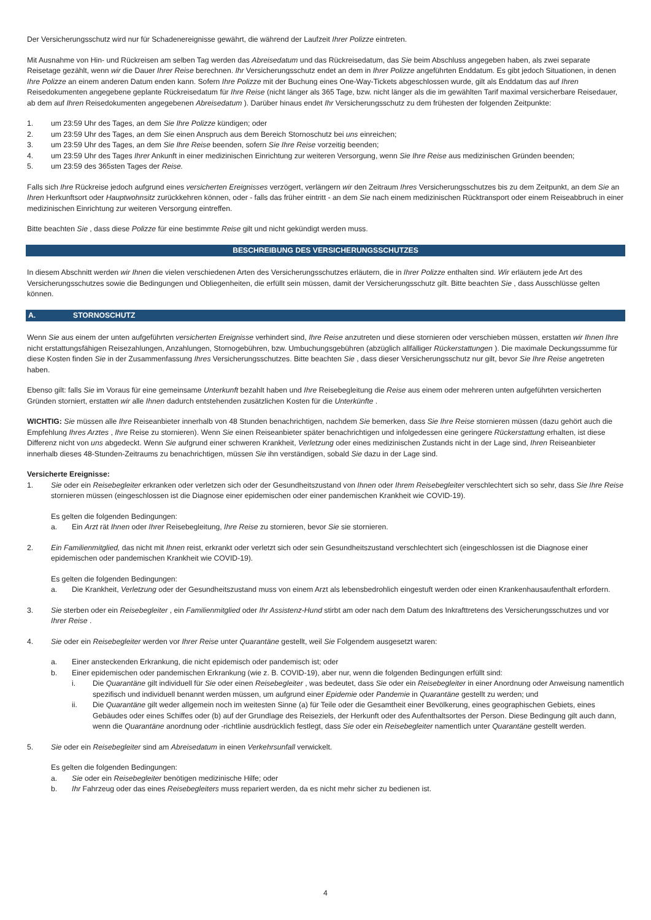Der Versicherungsschutz wird nur für Schadenereignisse gewährt, die während der Laufzeit Ihrer Polizze eintreten.
Mit Ausnahme von Hin- und Rückreisen am selben Tag werden das Abreisedatum und das Rückreisedatum, das Sie beim Abschluss angegeben haben, als zwei separate Reisetage gezählt, wenn wir die Dauer Ihrer Reise berechnen. Ihr Versicherungsschutz endet an dem in Ihrer Polizze angeführten Enddatum. Es gibt jedoch Situationen, in denen Ihre Polizze an einem anderen Datum enden kann. Sofern Ihre Polizze mit der Buchung eines One-Way-Tickets abgeschlossen wurde, gilt als Enddatum das auf Ihren Reisedokumenten angegebene geplante Rückreisedatum für Ihre Reise (nicht länger als 365 Tage, bzw. nicht länger als die im gewählten Tarif maximal versicherbare Reisedauer, ab dem auf Ihren Reisedokumenten angegebenen Abreisedatum ). Darüber hinaus endet Ihr Versicherungsschutz zu dem frühesten der folgenden Zeitpunkte:
1. um 23:59 Uhr des Tages, an dem Sie Ihre Polizze kündigen; oder
2. um 23:59 Uhr des Tages, an dem Sie einen Anspruch aus dem Bereich Stornoschutz bei uns einreichen;
3. um 23:59 Uhr des Tages, an dem Sie Ihre Reise beenden, sofern Sie Ihre Reise vorzeitig beenden;
4. um 23:59 Uhr des Tages Ihrer Ankunft in einer medizinischen Einrichtung zur weiteren Versorgung, wenn Sie Ihre Reise aus medizinischen Gründen beenden;
5. um 23:59 des 365sten Tages der Reise.
Falls sich Ihre Rückreise jedoch aufgrund eines versicherten Ereignisses verzögert, verlängern wir den Zeitraum Ihres Versicherungsschutzes bis zu dem Zeitpunkt, an dem Sie an Ihren Herkunftsort oder Hauptwohnsitz zurückkehren können, oder - falls das früher eintritt - an dem Sie nach einem medizinischen Rücktransport oder einem Reiseabbruch in einer medizinischen Einrichtung zur weiteren Versorgung eintreffen.
Bitte beachten Sie , dass diese Polizze für eine bestimmte Reise gilt und nicht gekündigt werden muss.
BESCHREIBUNG DES VERSICHERUNGSSCHUTZES
In diesem Abschnitt werden wir Ihnen die vielen verschiedenen Arten des Versicherungsschutzes erläutern, die in Ihrer Polizze enthalten sind. Wir erläutern jede Art des Versicherungsschutzes sowie die Bedingungen und Obliegenheiten, die erfüllt sein müssen, damit der Versicherungsschutz gilt. Bitte beachten Sie , dass Ausschlüsse gelten können.
A. STORNOSCHUTZ
Wenn Sie aus einem der unten aufgeführten versicherten Ereignisse verhindert sind, Ihre Reise anzutreten und diese stornieren oder verschieben müssen, erstatten wir Ihnen Ihre nicht erstattungsfähigen Reisezahlungen, Anzahlungen, Stornogebühren, bzw. Umbuchungsgebühren (abzüglich allfälliger Rückerstattungen ). Die maximale Deckungssumme für diese Kosten finden Sie in der Zusammenfassung Ihres Versicherungsschutzes. Bitte beachten Sie , dass dieser Versicherungsschutz nur gilt, bevor Sie Ihre Reise angetreten haben.
Ebenso gilt: falls Sie im Voraus für eine gemeinsame Unterkunft bezahlt haben und Ihre Reisebegleitung die Reise aus einem oder mehreren unten aufgeführten versicherten Gründen storniert, erstatten wir alle Ihnen dadurch entstehenden zusätzlichen Kosten für die Unterkünfte .
WICHTIG: Sie müssen alle Ihre Reiseanbieter innerhalb von 48 Stunden benachrichtigen, nachdem Sie bemerken, dass Sie Ihre Reise stornieren müssen (dazu gehört auch die Empfehlung Ihres Arztes , Ihre Reise zu stornieren). Wenn Sie einen Reiseanbieter später benachrichtigen und infolgedessen eine geringere Rückerstattung erhalten, ist diese Differenz nicht von uns abgedeckt. Wenn Sie aufgrund einer schweren Krankheit, Verletzung oder eines medizinischen Zustands nicht in der Lage sind, Ihren Reiseanbieter innerhalb dieses 48-Stunden-Zeitraums zu benachrichtigen, müssen Sie ihn verständigen, sobald Sie dazu in der Lage sind.
Versicherte Ereignisse:
1. Sie oder ein Reisebegleiter erkranken oder verletzen sich oder der Gesundheitszustand von Ihnen oder Ihrem Reisebegleiter verschlechtert sich so sehr, dass Sie Ihre Reise stornieren müssen (eingeschlossen ist die Diagnose einer epidemischen oder einer pandemischen Krankheit wie COVID-19).
Es gelten die folgenden Bedingungen:
a. Ein Arzt rät Ihnen oder Ihrer Reisebegleitung, Ihre Reise zu stornieren, bevor Sie sie stornieren.
2. Ein Familienmitglied, das nicht mit Ihnen reist, erkrankt oder verletzt sich oder sein Gesundheitszustand verschlechtert sich (eingeschlossen ist die Diagnose einer epidemischen oder pandemischen Krankheit wie COVID-19).
Es gelten die folgenden Bedingungen:
a. Die Krankheit, Verletzung oder der Gesundheitszustand muss von einem Arzt als lebensbedrohlich eingestuft werden oder einen Krankenhausaufenthalt erfordern.
3. Sie sterben oder ein Reisebegleiter , ein Familienmitglied oder Ihr Assistenz-Hund stirbt am oder nach dem Datum des Inkrafttretens des Versicherungsschutzes und vor Ihrer Reise .
4. Sie oder ein Reisebegleiter werden vor Ihrer Reise unter Quarantäne gestellt, weil Sie Folgendem ausgesetzt waren:
a. Einer ansteckenden Erkrankung, die nicht epidemisch oder pandemisch ist; oder
b. Einer epidemischen oder pandemischen Erkrankung (wie z. B. COVID-19), aber nur, wenn die folgenden Bedingungen erfüllt sind:
i. Die Quarantäne gilt individuell für Sie oder einen Reisebegleiter , was bedeutet, dass Sie oder ein Reisebegleiter in einer Anordnung oder Anweisung namentlich spezifisch und individuell benannt werden müssen, um aufgrund einer Epidemie oder Pandemie in Quarantäne gestellt zu werden; und
ii. Die Quarantäne gilt weder allgemein noch im weitesten Sinne (a) für Teile oder die Gesamtheit einer Bevölkerung, eines geographischen Gebiets, eines Gebäudes oder eines Schiffes oder (b) auf der Grundlage des Reiseziels, der Herkunft oder des Aufenthaltsortes der Person. Diese Bedingung gilt auch dann, wenn die Quarantäne anordnung oder -richtlinie ausdrücklich festlegt, dass Sie oder ein Reisebegleiter namentlich unter Quarantäne gestellt werden.
5. Sie oder ein Reisebegleiter sind am Abreisedatum in einen Verkehrsunfall verwickelt.
Es gelten die folgenden Bedingungen:
a. Sie oder ein Reisebegleiter benötigen medizinische Hilfe; oder
b. Ihr Fahrzeug oder das eines Reisebegleiters muss repariert werden, da es nicht mehr sicher zu bedienen ist.
4